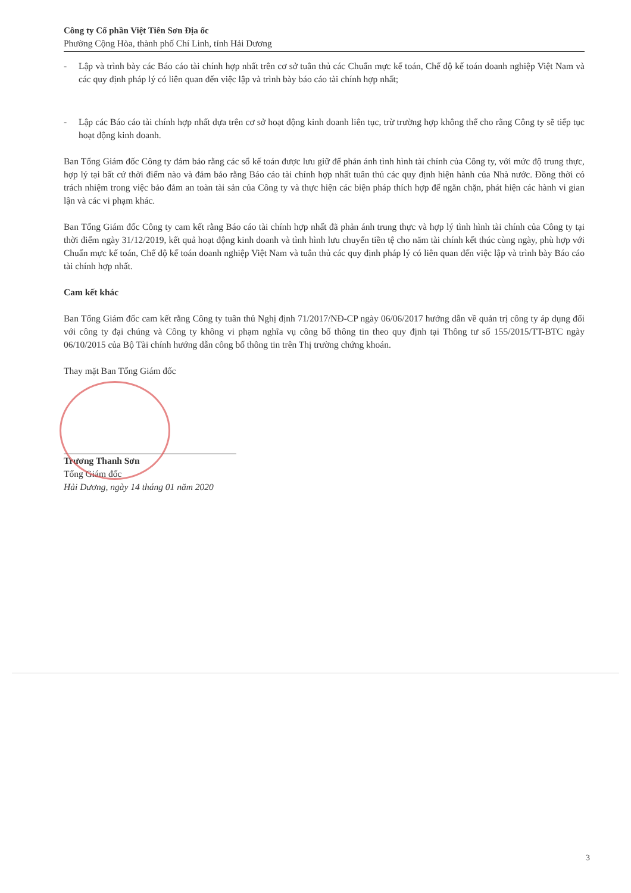Công ty Cổ phần Việt Tiên Sơn Địa ốc
Phường Cộng Hòa, thành phố Chí Linh, tỉnh Hải Dương
- Lập và trình bày các Báo cáo tài chính hợp nhất trên cơ sở tuân thủ các Chuẩn mực kế toán, Chế độ kế toán doanh nghiệp Việt Nam và các quy định pháp lý có liên quan đến việc lập và trình bày báo cáo tài chính hợp nhất;
- Lập các Báo cáo tài chính hợp nhất dựa trên cơ sở hoạt động kinh doanh liên tục, trừ trường hợp không thể cho rằng Công ty sẽ tiếp tục hoạt động kinh doanh.
Ban Tổng Giám đốc Công ty đảm bảo rằng các sổ kế toán được lưu giữ để phản ánh tình hình tài chính của Công ty, với mức độ trung thực, hợp lý tại bất cứ thời điểm nào và đảm bảo rằng Báo cáo tài chính hợp nhất tuân thủ các quy định hiện hành của Nhà nước. Đồng thời có trách nhiệm trong việc bảo đảm an toàn tài sản của Công ty và thực hiện các biện pháp thích hợp để ngăn chặn, phát hiện các hành vi gian lận và các vi phạm khác.
Ban Tổng Giám đốc Công ty cam kết rằng Báo cáo tài chính hợp nhất đã phản ánh trung thực và hợp lý tình hình tài chính của Công ty tại thời điểm ngày 31/12/2019, kết quả hoạt động kinh doanh và tình hình lưu chuyển tiền tệ cho năm tài chính kết thúc cùng ngày, phù hợp với Chuẩn mực kế toán, Chế độ kế toán doanh nghiệp Việt Nam và tuân thủ các quy định pháp lý có liên quan đến việc lập và trình bày Báo cáo tài chính hợp nhất.
Cam kết khác
Ban Tổng Giám đốc cam kết rằng Công ty tuân thủ Nghị định 71/2017/NĐ-CP ngày 06/06/2017 hướng dẫn về quản trị công ty áp dụng đối với công ty đại chúng và Công ty không vi phạm nghĩa vụ công bố thông tin theo quy định tại Thông tư số 155/2015/TT-BTC ngày 06/10/2015 của Bộ Tài chính hướng dẫn công bố thông tin trên Thị trường chứng khoán.
Thay mặt Ban Tổng Giám đốc
Trương Thanh Sơn
Tổng Giám đốc
Hải Dương, ngày 14 tháng 01 năm 2020
3